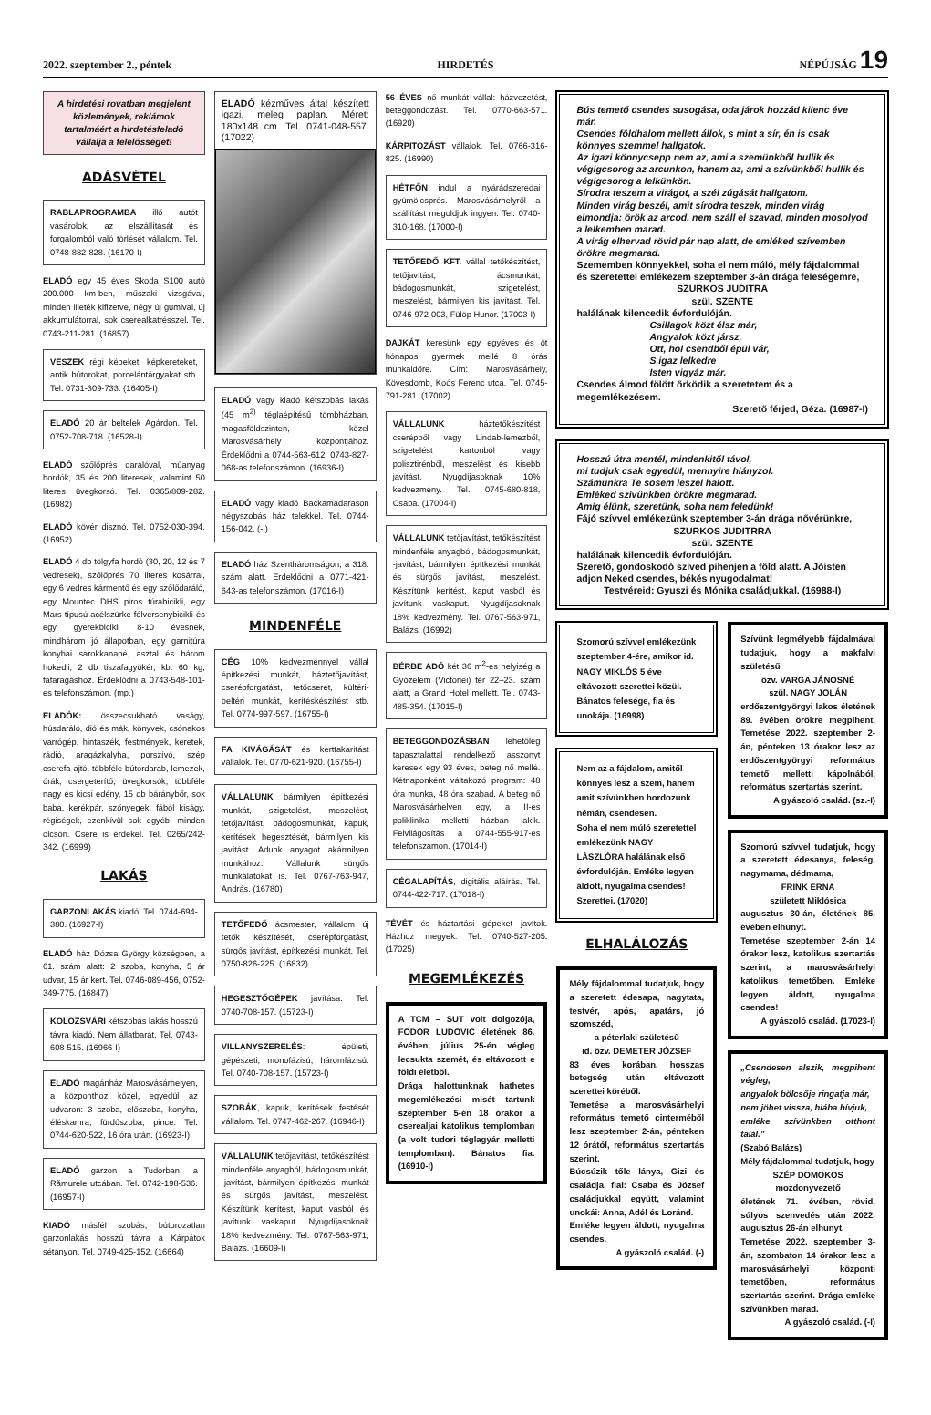2022. szeptember 2., péntek HIRDETÉS NÉPÚJSÁG 19
A hirdetési rovatban megjelent közlemények, reklámok tartalmáért a hirdetésfeladó vállalja a felelősséget!
ADÁSVÉTEL
RABLAPROGRAMBA illő autót vásárolok, az elszállítását és forgalomból való törlését vállalom. Tel. 0748-882-828. (16170-I)
ELADÓ egy 45 éves Skoda S100 autó 200.000 km-ben, műszaki vizsgával, minden illeték kifizetve, négy új gumival, új akkumulátorral, sok cserealkatrésszel. Tel. 0743-211-281. (16857)
VESZEK régi képeket, képkereteket, antik bútorokat, porcelántárgyakat stb. Tel. 0731-309-733. (16405-I)
ELADÓ 20 ár beltelek Agárdon. Tel. 0752-708-718. (16528-I)
ELADÓ szőlőprés darálóval, műanyag hordók, 35 és 200 literesek, valamint 50 literes üvegkorsó. Tel. 0365/809-282. (16982)
ELADÓ kövér disznó. Tel. 0752-030-394. (16952)
ELADÓ 4 db tölgyfa hordó (30, 20, 12 és 7 vedresek), szőlőprés 70 literes kosárral, egy 6 vedres kármentő és egy szőlődaráló, egy Mountec DHS piros túrabicikli, egy Mars típusú acélszürke félversenybicikli és egy gyerekbicikli 8-10 évesnek, mindhárom jó állapotban, egy garnitúra konyhai sarokkanapé, asztal és három hokedli, 2 db tiszafagyökér, kb. 60 kg, fafaragáshoz. Érdeklődni a 0743-548-101-es telefonszámon. (mp.)
ELADÓK: összecsukható vaságy, húsdaráló, dió és mák, könyvek, csónakos varrógép, hintaszék, festmények, keretek, rádió, aragázkályha, porszívó, szép cserefa ajtó, többféle bútordarab, lemezek, órák, csergeterítő, üvegkorsók, többféle nagy és kicsi edény, 15 db báránybőr, sok baba, kerékpár, szőnyegek, fából kiságy, régiségek, ezenkívül sok egyéb, minden olcsón. Csere is érdekel. Tel. 0265/242-342. (16999)
LAKÁS
GARZONLAKÁS kiadó. Tel. 0744-694-380. (16927-I)
ELADÓ ház Dózsa György községben, a 61. szám alatt: 2 szoba, konyha, 5 ár udvar, 15 ár kert. Tel. 0746-089-456, 0752-349-775. (16847)
KOLOZSVÁRI kétszobás lakás hosszú távra kiadó. Nem állatbarát. Tel. 0743-608-515. (16966-I)
ELADÓ magánház Marosvásárhelyen, a központhoz közel, egyedül az udvaron: 3 szoba, előszoba, konyha, éléskamra, fürdőszoba, pince. Tel. 0744-620-522, 16 óra után. (16923-I)
ELADÓ garzon a Tudorban, a Rămurele utcában. Tel. 0742-198-536. (16957-I)
KIADÓ másfél szobás, bútorozatlan garzonlakás hosszú távra a Kárpátok sétányon. Tel. 0749-425-152. (16664)
ELADÓ kézműves által készített igazi, meleg paplan. Méret: 180x148 cm. Tel. 0741-048-557. (17022)
ELADÓ vagy kiadó kétszobás lakás (45 m<sup>2)</sup> téglaépítésű tömbházban, magasföldszinten, közel Marosvásárhely központjához. Érdeklődni a 0744-563-612, 0743-827-068-as telefonszámon. (16936-I)
ELADÓ vagy kiadó Backamadarason négyszobás ház telekkel. Tel. 0744-156-042. (-I)
ELADÓ ház Szentháromságon, a 318. szám alatt. Érdeklődni a 0771-421-643-as telefonszámon. (17016-I)
MINDENFÉLE
CÉG 10% kedvezménnyel vállal építkezési munkát, háztetőjavítást, cserépforgatást, tetőcserét, kültéri-beltéri munkát, kerítéskészítést stb. Tel. 0774-997-597. (16755-I)
FA KIVÁGÁSÁT és kerttakarítást vállalok. Tel. 0770-621-920. (16755-I)
VÁLLALUNK bármilyen építkezési munkát, szigetelést, meszelést, tetőjavítást, bádogosmunkát, kapuk, kerítések hegesztését, bármilyen kis javítást. Adunk anyagot akármilyen munkához. Vállalunk sürgős munkálatokat is. Tel. 0767-763-947, András. (16780)
TETŐFEDŐ ácsmester, vállalom új tetők készítését, cserépforgatást, sürgős javítást, építkezési munkát. Tel. 0750-826-225. (16832)
HEGESZTŐGÉPEK javítása. Tel. 0740-708-157. (15723-I)
VILLANYSZERELÉS: épületi, gépészeti, monofázisú, háromfázisú. Tel. 0740-708-157. (15723-I)
SZOBÁK, kapuk, kerítések festését vállalom. Tel. 0747-462-267. (16946-I)
VÁLLALUNK tetőjavítást, tetőkészítést mindenféle anyagból, bádogosmunkát, -javítást, bármilyen építkezési munkát és sürgős javítást, meszelést. Készítünk kerítést, kaput vasból és javítunk vaskaput. Nyugdíjasoknak 18% kedvezmény. Tel. 0767-563-971, Balázs. (16609-I)
56 ÉVES nő munkát vállal: házvezetést, beteggondozást. Tel. 0770-663-571. (16920)
KÁRPITOZÁST vállalok. Tel. 0766-316-825. (16990)
HÉTFŐN indul a nyárádszeredai gyümölcsprés. Marosvásárhelyről a szállítást megoldjuk ingyen. Tel. 0740-310-168. (17000-I)
TETŐFEDŐ KFT. vállal tetőkészítést, tetőjavítást, ácsmunkát, bádogosmunkát, szigetelést, meszelést, bármilyen kis javítást. Tel. 0746-972-003, Fülöp Hunor. (17003-I)
DAJKÁT keresünk egy egyéves és öt hónapos gyermek mellé 8 órás munkaidőre. Cím: Marosvásárhely, Kövesdomb, Koós Ferenc utca. Tel. 0745-791-281. (17002)
VÁLLALUNK háztetőkészítést cserépből vagy Lindab-lemezből, szigetelést kartonból vagy polisztirénből, meszelést és kisebb javítást. Nyugdíjasoknak 10% kedvezmény. Tel. 0745-680-818, Csaba. (17004-I)
VÁLLALUNK tetőjavítást, tetőkészítést mindenféle anyagból, bádogosmunkát, -javítást, bármilyen építkezési munkát és sürgős javítást, meszelést. Készítünk kerítést, kaput vasból és javítunk vaskaput. Nyugdíjasoknak 18% kedvezmény. Tel. 0767-563-971, Balázs. (16992)
BÉRBE ADÓ két 36 m<sup>2</sup>-es helyiség a Győzelem (Victoriei) tér 22–23. szám alatt, a Grand Hotel mellett. Tel. 0743-485-354. (17015-I)
BETEGGONDOZÁSBAN lehetőleg tapasztalattal rendelkező asszonyt keresek egy 93 éves, beteg nő mellé. Kétnaponként váltakozó program: 48 óra munka, 48 óra szabad. A beteg nő Marosvásárhelyen egy, a II-es poliklinika melletti házban lakik. Felvilágosítás a 0744-555-917-es telefonszámon. (17014-I)
CÉGALAPÍTÁS, digitális aláírás. Tel. 0744-422-717. (17018-I)
TÉVÉT és háztartási gépeket javítok. Házhoz megyek. Tel. 0740-527-205. (17025)
MEGEMLÉKEZÉS
A TCM – SUT volt dolgozója, FODOR LUDOVIC életének 86. évében, július 25-én végleg lecsukta szemét, és eltávozott e földi életből.
Drága halottunknak hathetes megemlékezési misét tartunk szeptember 5-én 18 órakor a cserealjai katolikus templomban (a volt tudori téglagyár melletti templomban). Bánatos fia. (16910-I)
Bús temető csendes susogása, oda járok hozzád kilenc éve már.
Csendes földhalom mellett állok, s mint a sír, én is csak könnyes szemmel hallgatok.
Az igazi könnycsepp nem az, ami a szemünkből hullik és végigcsorog az arcunkon, hanem az, ami a szívünkből hullik és végigcsorog a lelkünkön.
Sírodra teszem a virágot, a szél zúgását hallgatom.
Minden virág beszél, amit sírodra teszek, minden virág elmondja: örök az arcod, nem száll el szavad, minden mosolyod a lelkemben marad.
A virág elhervad rövid pár nap alatt, de emléked szívemben örökre megmarad.
Szememben könnyekkel, soha el nem múló, mély fájdalommal és szeretettel emlékezem szeptember 3-án drága feleségemre,
SZURKOS JUDITRA
szül. SZENTE
halálának kilencedik évfordulóján.
Csillagok közt élsz már,
Angyalok közt jársz,
Ott, hol csendből épül vár,
S igaz lelkedre
Isten vigyáz már.
Csendes álmod fölött őrködik a szeretetem és a megemlékezésem.
Szerető férjed, Géza. (16987-I)
Hosszú útra mentél, mindenkitől távol,
mi tudjuk csak egyedül, mennyire hiányzol.
Számunkra Te sosem leszel halott.
Emléked szívünkben örökre megmarad.
Amíg élünk, szeretünk, soha nem feledünk!
Fájó szívvel emlékezünk szeptember 3-án drága nővérünkre,
SZURKOS JUDITRRA
szül. SZENTE
halálának kilencedik évfordulóján.
Szerető, gondoskodó szíved pihenjen a föld alatt. A Jóisten adjon Neked csendes, békés nyugodalmat!
Testvéreid: Gyuszi és Mónika családjukkal. (16988-I)
Szomorú szívvel emlékezünk szeptember 4-ére, amikor id. NAGY MIKLÓS 5 éve eltávozott szerettei közül. Bánatos felesége, fia és unokája. (16998)
Nem az a fájdalom, amitől könnyes lesz a szem, hanem amit szívünkben hordozunk némán, csendesen.
Soha el nem múló szeretettel emlékezünk NAGY LÁSZLÓRA halálának első évfordulóján. Emléke legyen áldott, nyugalma csendes! Szerettei. (17020)
ELHALÁLOZÁS
Mély fájdalommal tudatjuk, hogy a szeretett édesapa, nagytata, testvér, após, apatárs, jó szomszéd,
a péterlaki születésű
id. özv. DEMETER JÓZSEF
83 éves korában, hosszas betegség után eltávozott szerettei köréből.
Temetése a marosvásárhelyi református temető cinterméből lesz szeptember 2-án, pénteken 12 órától, református szertartás szerint.
Búcsúzik tőle lánya, Gizi és családja, fiai: Csaba és József családjukkal együtt, valamint unokái: Anna, Adél és Loránd.
Emléke legyen áldott, nyugalma csendes.
A gyászoló család. (-)
Szívünk legmélyebb fájdalmával tudatjuk, hogy a makfalvi születésű
özv. VARGA JÁNOSNÉ
szül. NAGY JOLÁN
erdőszentgyörgyi lakos életének 89. évében örökre megpihent. Temetése 2022. szeptember 2-án, pénteken 13 órakor lesz az erdőszentgyörgyi református temető melletti kápolnából, református szertartás szerint.
A gyászoló család. (sz.-I)
Szomorú szívvel tudatjuk, hogy a szeretett édesanya, feleség, nagymama, dédmama,
FRINK ERNA
született Miklósica
augusztus 30-án, életének 85. évében elhunyt.
Temetése szeptember 2-án 14 órakor lesz, katolikus szertartás szerint, a marosvásárhelyi katolikus temetőben. Emléke legyen áldott, nyugalma csendes!
A gyászoló család. (17023-I)
„Csendesen alszik, megpihent végleg,
angyalok bölcsője ringatja már,
nem jöhet vissza, hiába hívjuk,
emléke szívünkben otthont talál.”
(Szabó Balázs)
Mély fájdalommal tudatjuk, hogy
SZÉP DOMOKOS
mozdonyvezető
életének 71. évében, rövid, súlyos szenvedés után 2022. augusztus 26-án elhunyt.
Temetése 2022. szeptember 3-án, szombaton 14 órakor lesz a marosvásárhelyi központi temetőben, református szertartás szerint. Drága emléke szívünkben marad.
A gyászoló család. (-I)